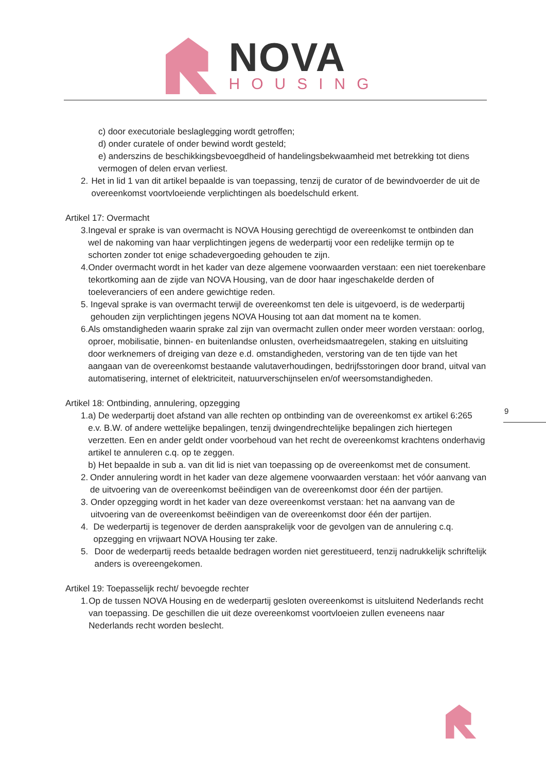NOVA
HOUSING
c) door executoriale beslaglegging wordt getroffen;
d) onder curatele of onder bewind wordt gesteld;
e) anderszins de beschikkingsbevoegdheid of handelingsbekwaamheid met betrekking tot diens vermogen of delen ervan verliest.
2. Het in lid 1 van dit artikel bepaalde is van toepassing, tenzij de curator of de bewindvoerder de uit de overeenkomst voortvloeiende verplichtingen als boedelschuld erkent.
Artikel 17: Overmacht
3. Ingeval er sprake is van overmacht is NOVA Housing gerechtigd de overeenkomst te ontbinden dan wel de nakoming van haar verplichtingen jegens de wederpartij voor een redelijke termijn op te schorten zonder tot enige schadevergoeding gehouden te zijn.
4. Onder overmacht wordt in het kader van deze algemene voorwaarden verstaan: een niet toerekenbare tekortkoming aan de zijde van NOVA Housing, van de door haar ingeschakelde derden of toeleveranciers of een andere gewichtige reden.
5. Ingeval sprake is van overmacht terwijl de overeenkomst ten dele is uitgevoerd, is de wederpartij gehouden zijn verplichtingen jegens NOVA Housing tot aan dat moment na te komen.
6. Als omstandigheden waarin sprake zal zijn van overmacht zullen onder meer worden verstaan: oorlog, oproer, mobilisatie, binnen- en buitenlandse onlusten, overheidsmaatregelen, staking en uitsluiting door werknemers of dreiging van deze e.d. omstandigheden, verstoring van de ten tijde van het aangaan van de overeenkomst bestaande valutaverhoudingen, bedrijfsstoringen door brand, uitval van automatisering, internet of elektriciteit, natuurverschijnselen en/of weersomstandigheden.
Artikel 18: Ontbinding, annulering, opzegging
1. a) De wederpartij doet afstand van alle rechten op ontbinding van de overeenkomst ex artikel 6:265 e.v. B.W. of andere wettelijke bepalingen, tenzij dwingendrechtelijke bepalingen zich hiertegen verzetten. Een en ander geldt onder voorbehoud van het recht de overeenkomst krachtens onderhavig artikel te annuleren c.q. op te zeggen.
b) Het bepaalde in sub a. van dit lid is niet van toepassing op de overeenkomst met de consument.
2. Onder annulering wordt in het kader van deze algemene voorwaarden verstaan: het vóór aanvang van de uitvoering van de overeenkomst beëindigen van de overeenkomst door één der partijen.
3. Onder opzegging wordt in het kader van deze overeenkomst verstaan: het na aanvang van de uitvoering van de overeenkomst beëindigen van de overeenkomst door één der partijen.
4. De wederpartij is tegenover de derden aansprakelijk voor de gevolgen van de annulering c.q. opzegging en vrijwaart NOVA Housing ter zake.
5. Door de wederpartij reeds betaalde bedragen worden niet gerestitueerd, tenzij nadrukkelijk schriftelijk anders is overeengekomen.
Artikel 19: Toepasselijk recht/ bevoegde rechter
1. Op de tussen NOVA Housing en de wederpartij gesloten overeenkomst is uitsluitend Nederlands recht van toepassing. De geschillen die uit deze overeenkomst voortvloeien zullen eveneens naar Nederlands recht worden beslecht.
9